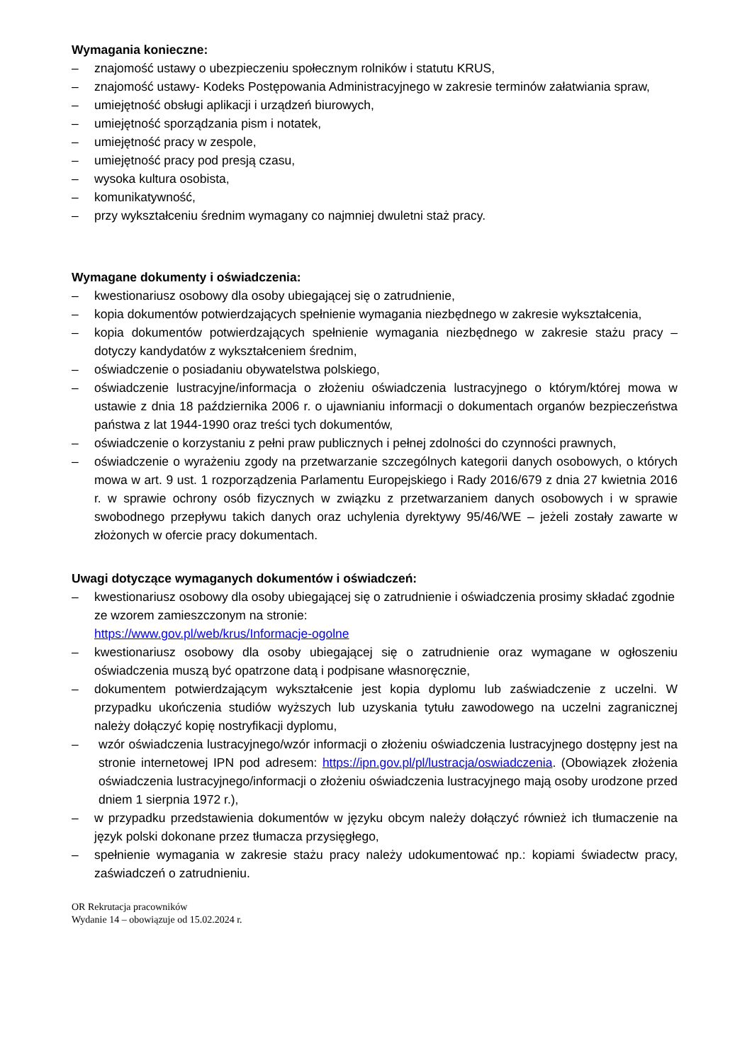Wymagania konieczne:
– znajomość ustawy o ubezpieczeniu społecznym rolników i statutu KRUS,
– znajomość ustawy- Kodeks Postępowania Administracyjnego w zakresie terminów załatwiania spraw,
– umiejętność obsługi aplikacji i urządzeń biurowych,
– umiejętność sporządzania pism i notatek,
– umiejętność pracy w zespole,
– umiejętność pracy pod presją czasu,
– wysoka kultura osobista,
– komunikatywność,
– przy wykształceniu średnim wymagany co najmniej dwuletni staż pracy.
Wymagane dokumenty i oświadczenia:
– kwestionariusz osobowy dla osoby ubiegającej się o zatrudnienie,
– kopia dokumentów potwierdzających spełnienie wymagania niezbędnego w zakresie wykształcenia,
– kopia dokumentów potwierdzających spełnienie wymagania niezbędnego w zakresie stażu pracy – dotyczy kandydatów z wykształceniem średnim,
– oświadczenie o posiadaniu obywatelstwa polskiego,
– oświadczenie lustracyjne/informacja o złożeniu oświadczenia lustracyjnego o którym/której mowa w ustawie z dnia 18 października 2006 r. o ujawnianiu informacji o dokumentach organów bezpieczeństwa państwa z lat 1944-1990 oraz treści tych dokumentów,
– oświadczenie o korzystaniu z pełni praw publicznych i pełnej zdolności do czynności prawnych,
– oświadczenie o wyrażeniu zgody na przetwarzanie szczególnych kategorii danych osobowych, o których mowa w art. 9 ust. 1 rozporządzenia Parlamentu Europejskiego i Rady 2016/679 z dnia 27 kwietnia 2016 r. w sprawie ochrony osób fizycznych w związku z przetwarzaniem danych osobowych i w sprawie swobodnego przepływu takich danych oraz uchylenia dyrektywy 95/46/WE – jeżeli zostały zawarte w złożonych w ofercie pracy dokumentach.
Uwagi dotyczące wymaganych dokumentów i oświadczeń:
– kwestionariusz osobowy dla osoby ubiegającej się o zatrudnienie i oświadczenia prosimy składać zgodnie ze wzorem zamieszczonym na stronie:
https://www.gov.pl/web/krus/Informacje-ogolne
– kwestionariusz osobowy dla osoby ubiegającej się o zatrudnienie oraz wymagane w ogłoszeniu oświadczenia muszą być opatrzone datą i podpisane własnoręcznie,
– dokumentem potwierdzającym wykształcenie jest kopia dyplomu lub zaświadczenie z uczelni. W przypadku ukończenia studiów wyższych lub uzyskania tytułu zawodowego na uczelni zagranicznej należy dołączyć kopię nostryfikacji dyplomu,
– wzór oświadczenia lustracyjnego/wzór informacji o złożeniu oświadczenia lustracyjnego dostępny jest na stronie internetowej IPN pod adresem: https://ipn.gov.pl/pl/lustracja/oswiadczenia. (Obowiązek złożenia oświadczenia lustracyjnego/informacji o złożeniu oświadczenia lustracyjnego mają osoby urodzone przed dniem 1 sierpnia 1972 r.),
– w przypadku przedstawienia dokumentów w języku obcym należy dołączyć również ich tłumaczenie na język polski dokonane przez tłumacza przysięgłego,
– spełnienie wymagania w zakresie stażu pracy należy udokumentować np.: kopiami świadectw pracy, zaświadczeń o zatrudnieniu.
OR Rekrutacja pracowników
Wydanie 14 – obowiązuje od 15.02.2024 r.